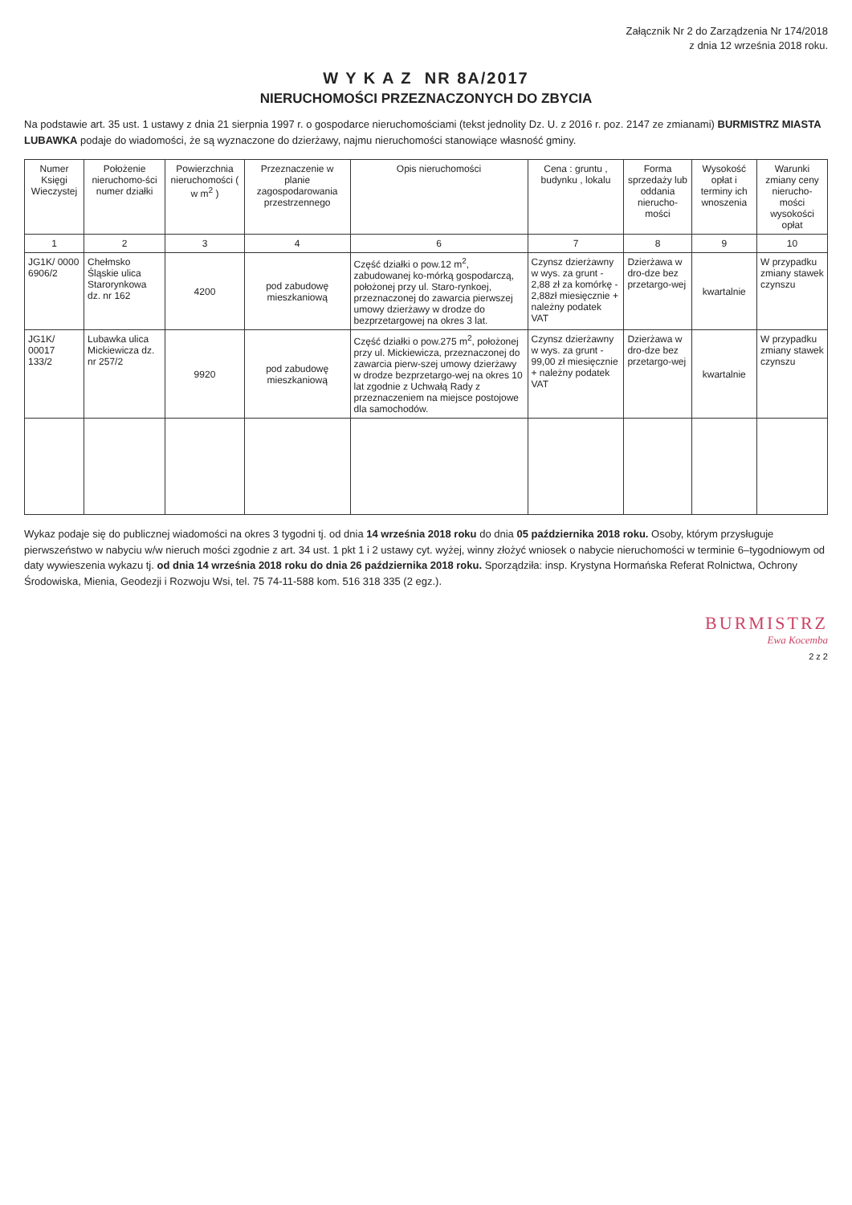Załącznik Nr 2 do Zarządzenia Nr 174/2018
z dnia 12 września 2018 roku.
W Y K A Z NR 8A/2017
NIERUCHOMOŚCI PRZEZNACZONYCH DO ZBYCIA
Na podstawie art. 35 ust. 1 ustawy z dnia 21 sierpnia 1997 r. o gospodarce nieruchomościami (tekst jednolity Dz. U. z 2016 r. poz. 2147 ze zmianami) BURMISTRZ MIASTA LUBAWKA podaje do wiadomości, że są wyznaczone do dzierżawy, najmu nieruchomości stanowiące własność gminy.
| Numer Księgi Wieczystej | Położenie nieruchomo-ści numer działki | Powierzchnia nieruchomości ( w m<sup>2</sup> ) | Przeznaczenie w planie zagospodarowania przestrzennego | Opis nieruchomości | Cena : gruntu , budynku , lokalu | Forma sprzedaży lub oddania nierucho-mości | Wysokość opłat i terminy ich wnoszenia | Warunki zmiany ceny nierucho-mości wysokości opłat |
| --- | --- | --- | --- | --- | --- | --- | --- | --- |
| 1 | 2 | 3 | 4 | 6 | 7 | 8 | 9 | 10 |
| JG1K/ 0000 6906/2 | Chełmsko Śląskie ulica Starorynkowa dz. nr 162 | 4200 | pod zabudowę mieszkaniową | Część działki o pow.12 m<sup>2</sup>, zabudowanej ko-mórką gospodarczą, położonej przy ul. Staro-rynkoej, przeznaczonej do zawarcia pierwszej umowy dzierżawy w drodze do bezprzetargowej na okres 3 lat. | Czynsz dzierżawny w wys. za grunt - 2,88 zł za komórkę - 2,88zł miesięcznie + należny podatek VAT | Dzierżawa w dro-dze bez przetargo-wej | kwartalnie | W przypadku zmiany stawek czynszu |
| JG1K/ 00017 133/2 | Lubawka ulica Mickiewicza dz. nr 257/2 | 9920 | pod zabudowę mieszkaniową | Część działki o pow.275 m<sup>2</sup>, położonej przy ul. Mickiewicza, przeznaczonej do zawarcia pierw-szej umowy dzierżawy w drodze bezprzetargo-wej na okres 10 lat zgodnie z Uchwałą Rady z przeznaczeniem na miejsce postojowe dla samochodów. | Czynsz dzierżawny w wys. za grunt - 99,00 zł miesięcznie + należny podatek VAT | Dzierżawa w dro-dze bez przetargo-wej | kwartalnie | W przypadku zmiany stawek czynszu |
Wykaz podaje się do publicznej wiadomości na okres 3 tygodni tj. od dnia 14 września 2018 roku do dnia 05 października 2018 roku. Osoby, którym przysługuje pierwszeństwo w nabyciu w/w nieruch mości zgodnie z art. 34 ust. 1 pkt 1 i 2 ustawy cyt. wyżej, winny złożyć wniosek o nabycie nieruchomości w terminie 6–tygodniowym od daty wywieszenia wykazu tj. od dnia 14 września 2018 roku do dnia 26 października 2018 roku. Sporządziła: insp. Krystyna Hormańska Referat Rolnictwa, Ochrony Środowiska, Mienia, Geodezji i Rozwoju Wsi, tel. 75 74-11-588 kom. 516 318 335 (2 egz.).
BURMISTRZ
Ewa Kocemba
2 z 2